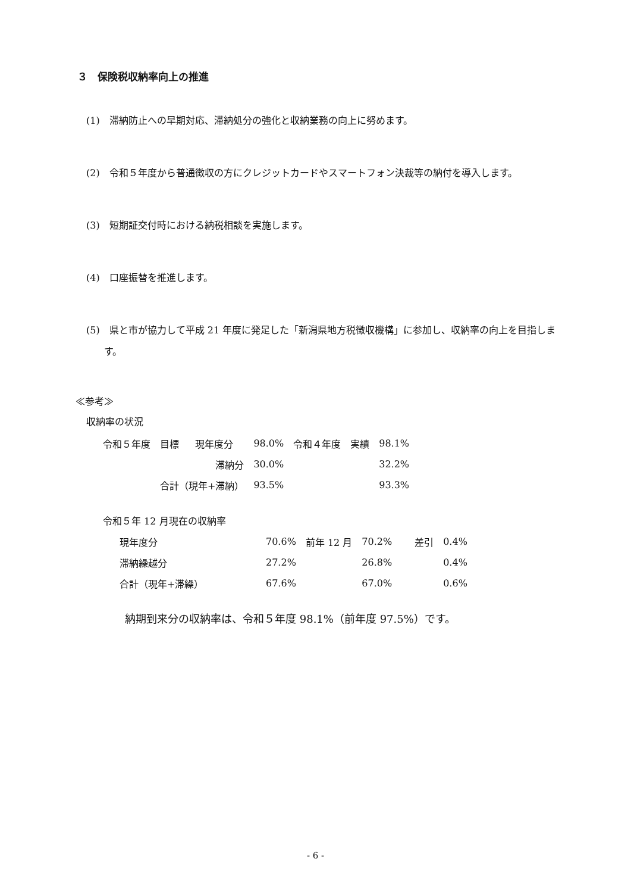３　保険税収納率向上の推進
(1)　滞納防止への早期対応、滞納処分の強化と収納業務の向上に努めます。
(2)　令和５年度から普通徴収の方にクレジットカードやスマートフォン決裁等の納付を導入します。
(3)　短期証交付時における納税相談を実施します。
(4)　口座振替を推進します。
(5)　県と市が協力して平成 21 年度に発足した「新潟県地方税徴収機構」に参加し、収納率の向上を目指します。
≪参考≫
収納率の状況
| 令和５年度 | 目標 | 現年度分 | 98.0% | 令和４年度 | 実績 | 98.1% |
| | | 滞納分 | 30.0% | | | 32.2% |
| | 合計（現年+滞納） | | 93.5% | | | 93.3% |
令和５年 12 月現在の収納率
| 現年度分 | 70.6% | 前年 12 月 | 70.2% | 差引 | 0.4% |
| 滞納繰越分 | 27.2% | | 26.8% | | 0.4% |
| 合計（現年+滞繰） | 67.6% | | 67.0% | | 0.6% |
納期到来分の収納率は、令和５年度 98.1%（前年度 97.5%）です。
- 6 -